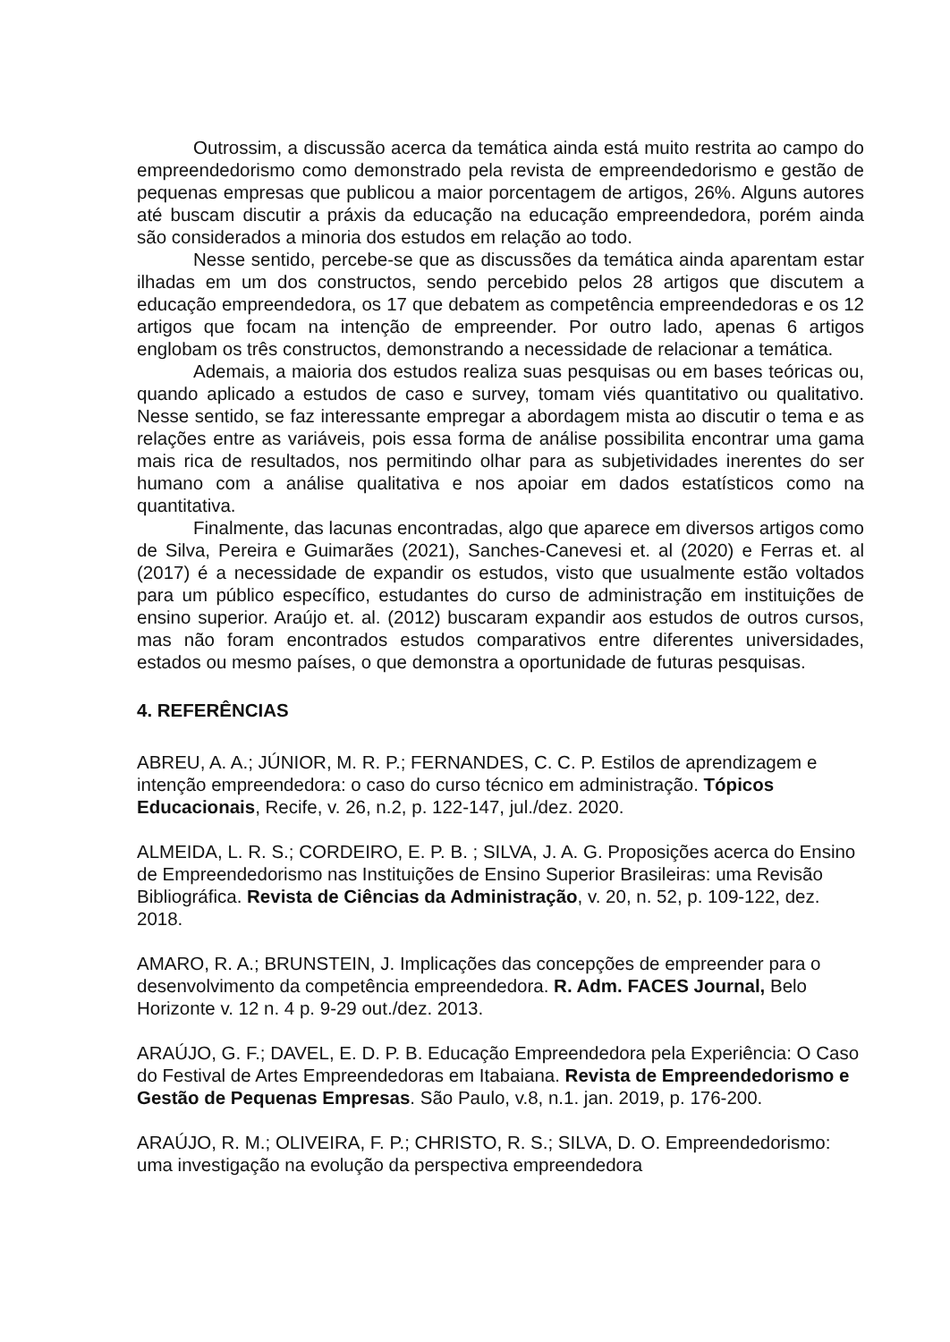Outrossim, a discussão acerca da temática ainda está muito restrita ao campo do empreendedorismo como demonstrado pela revista de empreendedorismo e gestão de pequenas empresas que publicou a maior porcentagem de artigos, 26%. Alguns autores até buscam discutir a práxis da educação na educação empreendedora, porém ainda são considerados a minoria dos estudos em relação ao todo.
Nesse sentido, percebe-se que as discussões da temática ainda aparentam estar ilhadas em um dos constructos, sendo percebido pelos 28 artigos que discutem a educação empreendedora, os 17 que debatem as competência empreendedoras e os 12 artigos que focam na intenção de empreender. Por outro lado, apenas 6 artigos englobam os três constructos, demonstrando a necessidade de relacionar a temática.
Ademais, a maioria dos estudos realiza suas pesquisas ou em bases teóricas ou, quando aplicado a estudos de caso e survey, tomam viés quantitativo ou qualitativo. Nesse sentido, se faz interessante empregar a abordagem mista ao discutir o tema e as relações entre as variáveis, pois essa forma de análise possibilita encontrar uma gama mais rica de resultados, nos permitindo olhar para as subjetividades inerentes do ser humano com a análise qualitativa e nos apoiar em dados estatísticos como na quantitativa.
Finalmente, das lacunas encontradas, algo que aparece em diversos artigos como de Silva, Pereira e Guimarães (2021), Sanches-Canevesi et. al (2020) e Ferras et. al (2017) é a necessidade de expandir os estudos, visto que usualmente estão voltados para um público específico, estudantes do curso de administração em instituições de ensino superior. Araújo et. al. (2012) buscaram expandir aos estudos de outros cursos, mas não foram encontrados estudos comparativos entre diferentes universidades, estados ou mesmo países, o que demonstra a oportunidade de futuras pesquisas.
4. REFERÊNCIAS
ABREU, A. A.; JÚNIOR, M. R. P.; FERNANDES, C. C. P. Estilos de aprendizagem e intenção empreendedora: o caso do curso técnico em administração. Tópicos Educacionais, Recife, v. 26, n.2, p. 122-147, jul./dez. 2020.
ALMEIDA, L. R. S.; CORDEIRO, E. P. B. ; SILVA, J. A. G. Proposições acerca do Ensino de Empreendedorismo nas Instituições de Ensino Superior Brasileiras: uma Revisão Bibliográfica. Revista de Ciências da Administração, v. 20, n. 52, p. 109-122, dez. 2018.
AMARO, R. A.; BRUNSTEIN, J. Implicações das concepções de empreender para o desenvolvimento da competência empreendedora. R. Adm. FACES Journal, Belo Horizonte v. 12 n. 4 p. 9-29 out./dez. 2013.
ARAÚJO, G. F.; DAVEL, E. D. P. B. Educação Empreendedora pela Experiência: O Caso do Festival de Artes Empreendedoras em Itabaiana. Revista de Empreendedorismo e Gestão de Pequenas Empresas. São Paulo, v.8, n.1. jan. 2019, p. 176-200.
ARAÚJO, R. M.; OLIVEIRA, F. P.; CHRISTO, R. S.; SILVA, D. O. Empreendedorismo: uma investigação na evolução da perspectiva empreendedora